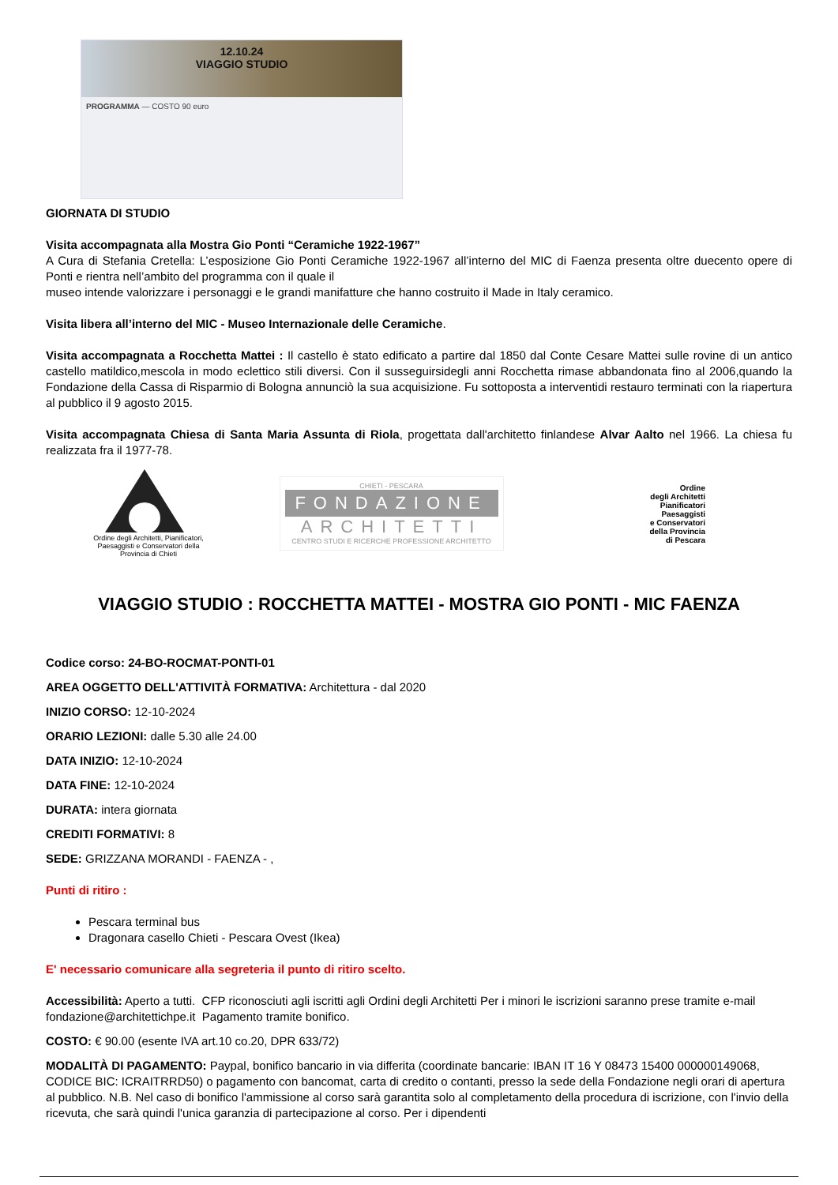12.10.24
VIAGGIO STUDIO
PROGRAMMA — COSTO 90 euro
GIORNATA DI STUDIO
Visita accompagnata alla Mostra Gio Ponti “Ceramiche 1922-1967”
A Cura di Stefania Cretella: L’esposizione Gio Ponti Ceramiche 1922-1967 all’interno del MIC di Faenza presenta oltre duecento opere di Ponti e rientra nell’ambito del programma con il quale il
museo intende valorizzare i personaggi e le grandi manifatture che hanno costruito il Made in Italy ceramico.
Visita libera all’interno del MIC - Museo Internazionale delle Ceramiche.
Visita accompagnata a Rocchetta Mattei : Il castello è stato edificato a partire dal 1850 dal Conte Cesare Mattei sulle rovine di un antico castello matildico,mescola in modo eclettico stili diversi. Con il susseguirsidegli anni Rocchetta rimase abbandonata fino al 2006,quando la Fondazione della Cassa di Risparmio di Bologna annunciò la sua acquisizione. Fu sottoposta a interventidi restauro terminati con la riapertura al pubblico il 9 agosto 2015.
Visita accompagnata Chiesa di Santa Maria Assunta di Riola, progettata dall'architetto finlandese Alvar Aalto nel 1966. La chiesa fu realizzata fra il 1977-78.
Ordine degli Architetti, Pianificatori, Paesaggisti e Conservatori della Provincia di Chieti
CHIETI - PESCARA
FONDAZIONE
ARCHITETTI
CENTRO STUDI E RICERCHE PROFESSIONE ARCHITETTO
Ordine
degli Architetti
Pianificatori
Paesaggisti
e Conservatori
della Provincia
di Pescara
VIAGGIO STUDIO : ROCCHETTA MATTEI - MOSTRA GIO PONTI - MIC FAENZA
Codice corso: 24-BO-ROCMAT-PONTI-01
AREA OGGETTO DELL'ATTIVITÀ FORMATIVA: Architettura - dal 2020
INIZIO CORSO: 12-10-2024
ORARIO LEZIONI: dalle 5.30 alle 24.00
DATA INIZIO: 12-10-2024
DATA FINE: 12-10-2024
DURATA: intera giornata
CREDITI FORMATIVI: 8
SEDE: GRIZZANA MORANDI - FAENZA - ,
Punti di ritiro :
Pescara terminal bus
Dragonara casello Chieti - Pescara Ovest (Ikea)
E' necessario comunicare alla segreteria il punto di ritiro scelto.
Accessibilità: Aperto a tutti. CFP riconosciuti agli iscritti agli Ordini degli Architetti Per i minori le iscrizioni saranno prese tramite e-mail fondazione@architettichpe.it Pagamento tramite bonifico.
COSTO: € 90.00 (esente IVA art.10 co.20, DPR 633/72)
MODALITÀ DI PAGAMENTO: Paypal, bonifico bancario in via differita (coordinate bancarie: IBAN IT 16 Y 08473 15400 000000149068, CODICE BIC: ICRAITRRD50) o pagamento con bancomat, carta di credito o contanti, presso la sede della Fondazione negli orari di apertura al pubblico. N.B. Nel caso di bonifico l'ammissione al corso sarà garantita solo al completamento della procedura di iscrizione, con l'invio della ricevuta, che sarà quindi l'unica garanzia di partecipazione al corso. Per i dipendenti